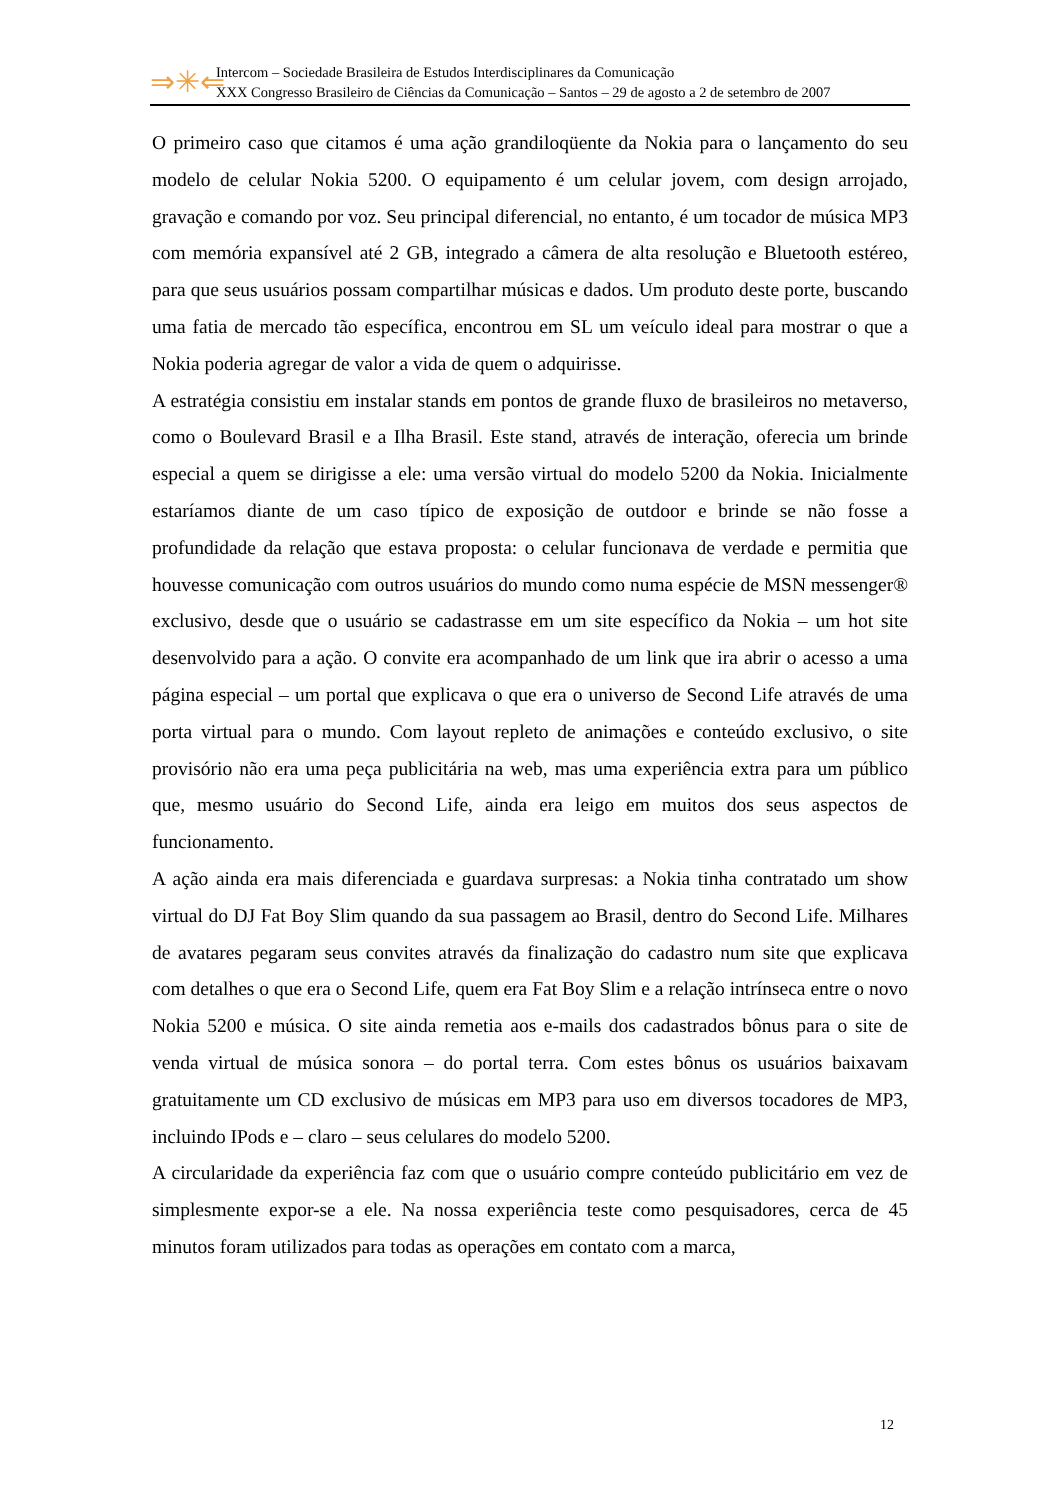⇒✳⇐
Intercom – Sociedade Brasileira de Estudos Interdisciplinares da Comunicação
XXX Congresso Brasileiro de Ciências da Comunicação – Santos – 29 de agosto a 2 de setembro de 2007
O primeiro caso que citamos é uma ação grandiloqüente da Nokia para o lançamento do seu modelo de celular Nokia 5200. O equipamento é um celular jovem, com design arrojado, gravação e comando por voz. Seu principal diferencial, no entanto, é um tocador de música MP3 com memória expansível até 2 GB, integrado a câmera de alta resolução e Bluetooth estéreo, para que seus usuários possam compartilhar músicas e dados. Um produto deste porte, buscando uma fatia de mercado tão específica, encontrou em SL um veículo ideal para mostrar o que a Nokia poderia agregar de valor a vida de quem o adquirisse.
A estratégia consistiu em instalar stands em pontos de grande fluxo de brasileiros no metaverso, como o Boulevard Brasil e a Ilha Brasil. Este stand, através de interação, oferecia um brinde especial a quem se dirigisse a ele: uma versão virtual do modelo 5200 da Nokia. Inicialmente estaríamos diante de um caso típico de exposição de outdoor e brinde se não fosse a profundidade da relação que estava proposta: o celular funcionava de verdade e permitia que houvesse comunicação com outros usuários do mundo como numa espécie de MSN messenger® exclusivo, desde que o usuário se cadastrasse em um site específico da Nokia – um hot site desenvolvido para a ação. O convite era acompanhado de um link que ira abrir o acesso a uma página especial – um portal que explicava o que era o universo de Second Life através de uma porta virtual para o mundo. Com layout repleto de animações e conteúdo exclusivo, o site provisório não era uma peça publicitária na web, mas uma experiência extra para um público que, mesmo usuário do Second Life, ainda era leigo em muitos dos seus aspectos de funcionamento.
A ação ainda era mais diferenciada e guardava surpresas: a Nokia tinha contratado um show virtual do DJ Fat Boy Slim quando da sua passagem ao Brasil, dentro do Second Life. Milhares de avatares pegaram seus convites através da finalização do cadastro num site que explicava com detalhes o que era o Second Life, quem era Fat Boy Slim e a relação intrínseca entre o novo Nokia 5200 e música. O site ainda remetia aos e-mails dos cadastrados bônus para o site de venda virtual de música sonora – do portal terra. Com estes bônus os usuários baixavam gratuitamente um CD exclusivo de músicas em MP3 para uso em diversos tocadores de MP3, incluindo IPods e – claro – seus celulares do modelo 5200.
A circularidade da experiência faz com que o usuário compre conteúdo publicitário em vez de simplesmente expor-se a ele. Na nossa experiência teste como pesquisadores, cerca de 45 minutos foram utilizados para todas as operações em contato com a marca,
12